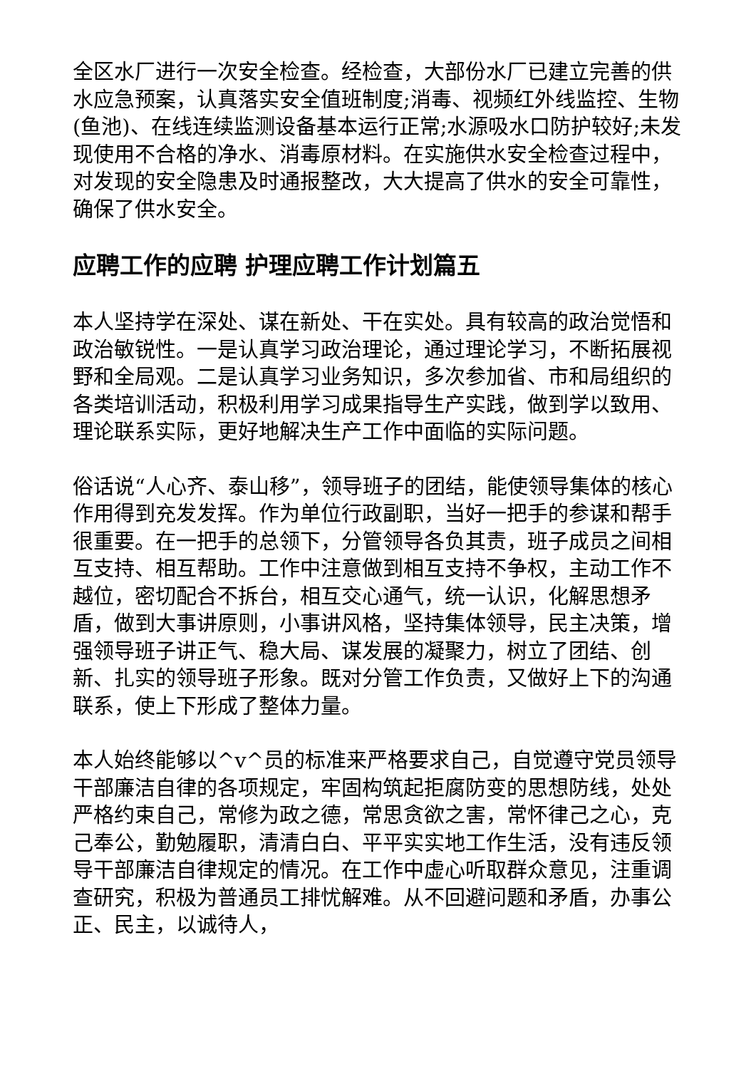全区水厂进行一次安全检查。经检查，大部份水厂已建立完善的供水应急预案，认真落实安全值班制度;消毒、视频红外线监控、生物(鱼池)、在线连续监测设备基本运行正常;水源吸水口防护较好;未发现使用不合格的净水、消毒原材料。在实施供水安全检查过程中，对发现的安全隐患及时通报整改，大大提高了供水的安全可靠性，确保了供水安全。
应聘工作的应聘 护理应聘工作计划篇五
本人坚持学在深处、谋在新处、干在实处。具有较高的政治觉悟和政治敏锐性。一是认真学习政治理论，通过理论学习，不断拓展视野和全局观。二是认真学习业务知识，多次参加省、市和局组织的各类培训活动，积极利用学习成果指导生产实践，做到学以致用、理论联系实际，更好地解决生产工作中面临的实际问题。
俗话说“人心齐、泰山移”，领导班子的团结，能使领导集体的核心作用得到充发发挥。作为单位行政副职，当好一把手的参谋和帮手很重要。在一把手的总领下，分管领导各负其责，班子成员之间相互支持、相互帮助。工作中注意做到相互支持不争权，主动工作不越位，密切配合不拆台，相互交心通气，统一认识，化解思想矛盾，做到大事讲原则，小事讲风格，坚持集体领导，民主决策，增强领导班子讲正气、稳大局、谋发展的凝聚力，树立了团结、创新、扎实的领导班子形象。既对分管工作负责，又做好上下的沟通联系，使上下形成了整体力量。
本人始终能够以^v^员的标准来严格要求自己，自觉遵守党员领导干部廉洁自律的各项规定，牢固构筑起拒腐防变的思想防线，处处严格约束自己，常修为政之德，常思贪欲之害，常怀律己之心，克己奉公，勤勉履职，清清白白、平平实实地工作生活，没有违反领导干部廉洁自律规定的情况。在工作中虚心听取群众意见，注重调查研究，积极为普通员工排忧解难。从不回避问题和矛盾，办事公正、民主，以诚待人，